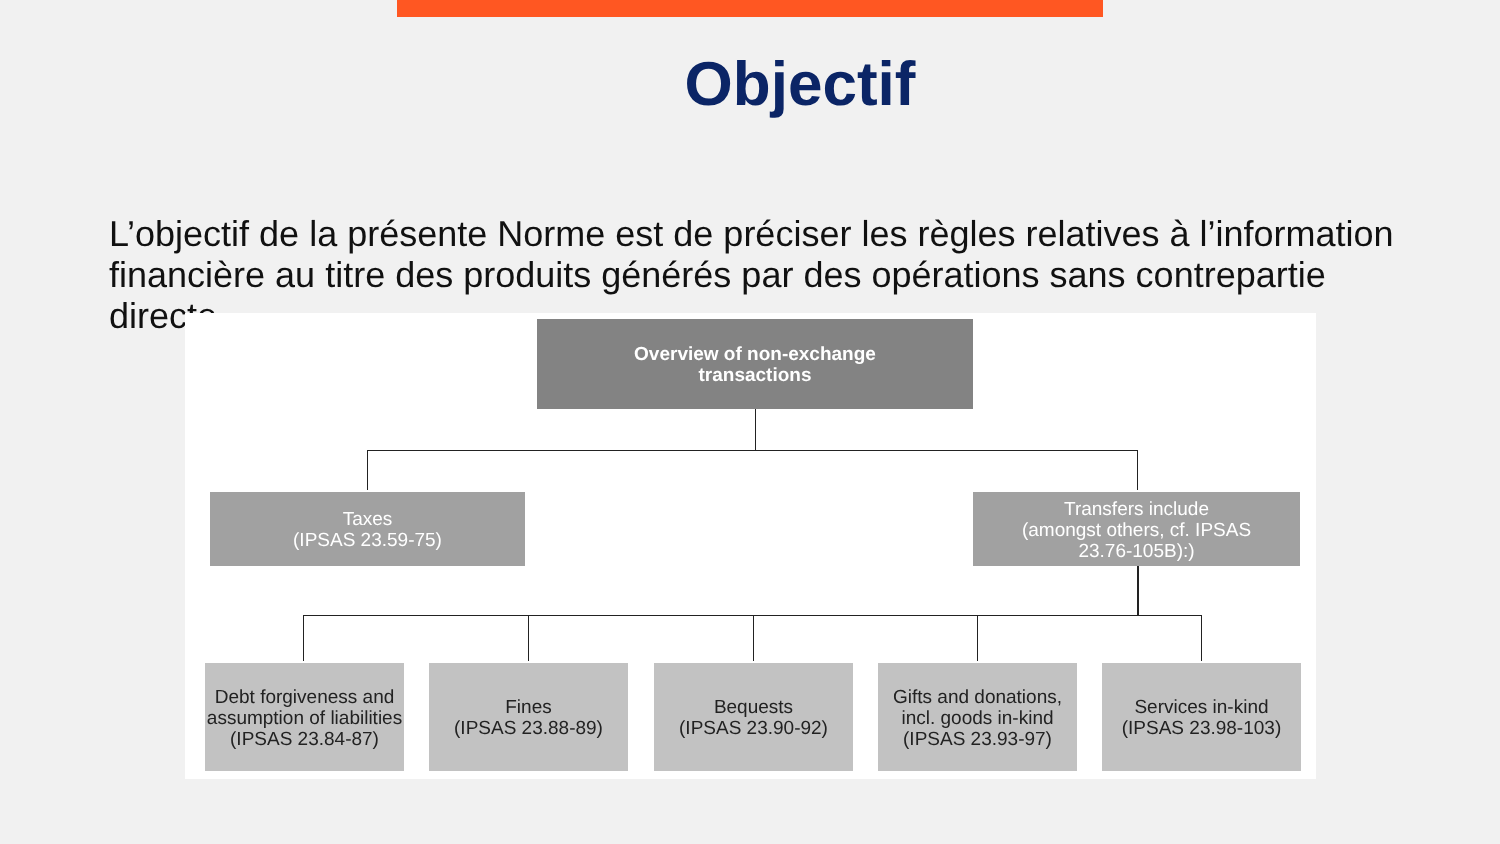Objectif
L’objectif de la présente Norme est de préciser les règles relatives à l’information financière au titre des produits générés par des opérations sans contrepartie directe.
Overview of non-exchange
transactions
Taxes
(IPSAS 23.59-75)
Transfers include
(amongst others, cf. IPSAS
23.76-105B):)
Debt forgiveness and assumption of liabilities (IPSAS 23.84-87)
Fines
(IPSAS 23.88-89)
Bequests
(IPSAS 23.90-92)
Gifts and donations, incl. goods in-kind (IPSAS 23.93-97)
Services in-kind
(IPSAS 23.98-103)